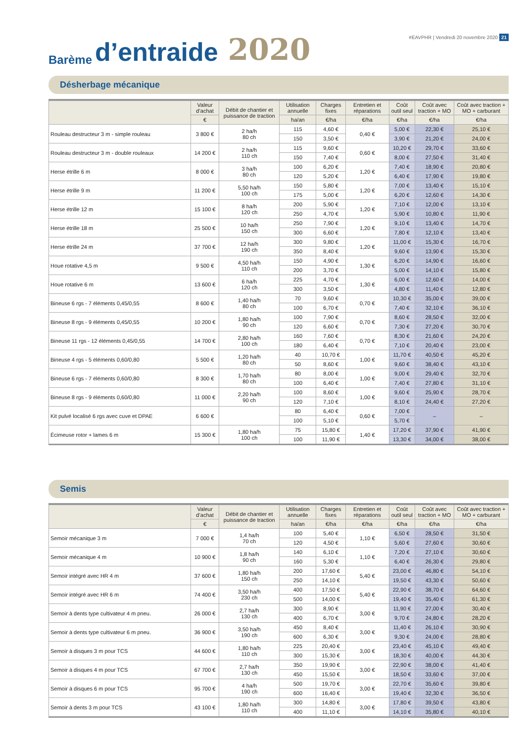Barème d’entraide 2020
#EAVPHR | Vendredi 20 novembre 2020 21
Désherbage mécanique
| | Valeur d’achat | Débit de chantier et puissance de traction | Utilisation annuelle | Charges fixes | Entretien et réparations | Coût outil seul | Coût avec traction + MO | Coût avec traction + MO + carburant |
| --- | --- | --- | --- | --- | --- | --- | --- | --- |
| | € | | ha/an | €/ha | €/ha | €/ha | €/ha | €/ha |
| Rouleau destructeur 3 m - simple rouleau | 3 800 € | 2 ha/h 80 ch | 115 | 4,60 € | 0,40 € | 5,00 € | 22,30 € | 25,10 € |
| | | | 150 | 3,50 € | | 3,90 € | 21,20 € | 24,00 € |
| Rouleau destructeur 3 m - double rouleaux | 14 200 € | 2 ha/h 110 ch | 115 | 9,60 € | 0,60 € | 10,20 € | 29,70 € | 33,60 € |
| | | | 150 | 7,40 € | | 8,00 € | 27,50 € | 31,40 € |
| Herse étrille 6 m | 8 000 € | 3 ha/h 80 ch | 100 | 6,20 € | 1,20 € | 7,40 € | 18,90 € | 20,80 € |
| | | | 120 | 5,20 € | | 6,40 € | 17,90 € | 19,80 € |
| Herse étrille 9 m | 11 200 € | 5,50 ha/h 100 ch | 150 | 5,80 € | 1,20 € | 7,00 € | 13,40 € | 15,10 € |
| | | | 175 | 5,00 € | | 6,20 € | 12,60 € | 14,30 € |
| Herse étrille 12 m | 15 100 € | 8 ha/h 120 ch | 200 | 5,90 € | 1,20 € | 7,10 € | 12,00 € | 13,10 € |
| | | | 250 | 4,70 € | | 5,90 € | 10,80 € | 11,90 € |
| Herse étrille 18 m | 25 500 € | 10 ha/h 150 ch | 250 | 7,90 € | 1,20 € | 9,10 € | 13,40 € | 14,70 € |
| | | | 300 | 6,60 € | | 7,80 € | 12,10 € | 13,40 € |
| Herse étrille 24 m | 37 700 € | 12 ha/h 190 ch | 300 | 9,80 € | 1,20 € | 11,00 € | 15,30 € | 16,70 € |
| | | | 350 | 8,40 € | | 9,60 € | 13,90 € | 15,30 € |
| Houe rotative 4,5 m | 9 500 € | 4,50 ha/h 110 ch | 150 | 4,90 € | 1,30 € | 6,20 € | 14,90 € | 16,60 € |
| | | | 200 | 3,70 € | | 5,00 € | 14,10 € | 15,80 € |
| Houe rotative 6 m | 13 600 € | 6 ha/h 120 ch | 225 | 4,70 € | 1,30 € | 6,00 € | 12,60 € | 14,00 € |
| | | | 300 | 3,50 € | | 4,80 € | 11,40 € | 12,80 € |
| Bineuse 6 rgs - 7 éléments 0,45/0,55 | 8 600 € | 1,40 ha/h 80 ch | 70 | 9,60 € | 0,70 € | 10,30 € | 35,00 € | 39,00 € |
| | | | 100 | 6,70 € | | 7,40 € | 32,10 € | 36,10 € |
| Bineuse 8 rgs - 9 éléments 0,45/0,55 | 10 200 € | 1,80 ha/h 90 ch | 100 | 7,90 € | 0,70 € | 8,60 € | 28,50 € | 32,00 € |
| | | | 120 | 6,60 € | | 7,30 € | 27,20 € | 30,70 € |
| Bineuse 11 rgs - 12 éléments 0,45/0,55 | 14 700 € | 2,80 ha/h 100 ch | 160 | 7,60 € | 0,70 € | 8,30 € | 21,60 € | 24,20 € |
| | | | 180 | 6,40 € | | 7,10 € | 20,40 € | 23,00 € |
| Bineuse 4 rgs - 5 éléments 0,60/0,80 | 5 500 € | 1,20 ha/h 80 ch | 40 | 10,70 € | 1,00 € | 11,70 € | 40,50 € | 45,20 € |
| | | | 50 | 8,60 € | | 9,60 € | 38,40 € | 43,10 € |
| Bineuse 6 rgs - 7 éléments 0,60/0,80 | 8 300 € | 1,70 ha/h 80 ch | 80 | 8,00 € | 1,00 € | 9,00 € | 29,40 € | 32,70 € |
| | | | 100 | 6,40 € | | 7,40 € | 27,80 € | 31,10 € |
| Bineuse 8 rgs - 9 éléments 0,60/0,80 | 11 000 € | 2,20 ha/h 90 ch | 100 | 8,60 € | 1,00 € | 9,60 € | 25,90 € | 28,70 € |
| | | | 120 | 7,10 € | | 8,10 € | 24,40 € | 27,20 € |
| Kit pulvé localisé 6 rgs avec cuve et DPAE | 6 600 € | | 80 | 6,40 € | 0,60 € | 7,00 € | – | – |
| | | | 100 | 5,10 € | | 5,70 € | | |
| Écimeuse rotor + lames 6 m | 15 300 € | 1,80 ha/h 100 ch | 75 | 15,80 € | 1,40 € | 17,20 € | 37,90 € | 41,90 € |
| | | | 100 | 11,90 € | | 13,30 € | 34,00 € | 38,00 € |
Semis
| | Valeur d’achat | Débit de chantier et puissance de traction | Utilisation annuelle | Charges fixes | Entretien et réparations | Coût outil seul | Coût avec traction + MO | Coût avec traction + MO + carburant |
| --- | --- | --- | --- | --- | --- | --- | --- | --- |
| | € | | ha/an | €/ha | €/ha | €/ha | €/ha | €/ha |
| Semoir mécanique 3 m | 7 000 € | 1,4 ha/h 70 ch | 100 | 5,40 € | 1,10 € | 6,50 € | 28,50 € | 31,50 € |
| | | | 120 | 4,50 € | | 5,60 € | 27,60 € | 30,60 € |
| Semoir mécanique 4 m | 10 900 € | 1,8 ha/h 90 ch | 140 | 6,10 € | 1,10 € | 7,20 € | 27,10 € | 30,60 € |
| | | | 160 | 5,30 € | | 6,40 € | 26,30 € | 29,80 € |
| Semoir intégré avec HR 4 m | 37 600 € | 1,80 ha/h 150 ch | 200 | 17,60 € | 5,40 € | 23,00 € | 46,80 € | 54,10 € |
| | | | 250 | 14,10 € | | 19,50 € | 43,30 € | 50,60 € |
| Semoir intégré avec HR 6 m | 74 400 € | 3,50 ha/h 230 ch | 400 | 17,50 € | 5,40 € | 22,90 € | 38,70 € | 64,60 € |
| | | | 500 | 14,00 € | | 19,40 € | 35,40 € | 61,30 € |
| Semoir à dents type cultivateur 4 m pneu. | 26 000 € | 2,7 ha/h 130 ch | 300 | 8,90 € | 3,00 € | 11,90 € | 27,00 € | 30,40 € |
| | | | 400 | 6,70 € | | 9,70 € | 24,80 € | 28,20 € |
| Semoir à dents type cultivateur 6 m pneu. | 36 900 € | 3,50 ha/h 190 ch | 450 | 8,40 € | 3,00 € | 11,40 € | 26,10 € | 30,90 € |
| | | | 600 | 6,30 € | | 9,30 € | 24,00 € | 28,80 € |
| Semoir à disques 3 m pour TCS | 44 600 € | 1,80 ha/h 110 ch | 225 | 20,40 € | 3,00 € | 23,40 € | 45,10 € | 49,40 € |
| | | | 300 | 15,30 € | | 18,30 € | 40,00 € | 44,30 € |
| Semoir à disques 4 m pour TCS | 67 700 € | 2,7 ha/h 130 ch | 350 | 19,90 € | 3,00 € | 22,90 € | 38,00 € | 41,40 € |
| | | | 450 | 15,50 € | | 18,50 € | 33,60 € | 37,00 € |
| Semoir à disques 6 m pour TCS | 95 700 € | 4 ha/h 190 ch | 500 | 19,70 € | 3,00 € | 22,70 € | 35,60 € | 39,80 € |
| | | | 600 | 16,40 € | | 19,40 € | 32,30 € | 36,50 € |
| Semoir à dents 3 m pour TCS | 43 100 € | 1,80 ha/h 110 ch | 300 | 14,80 € | 3,00 € | 17,80 € | 39,50 € | 43,80 € |
| | | | 400 | 11,10 € | | 14,10 € | 35,80 € | 40,10 € |